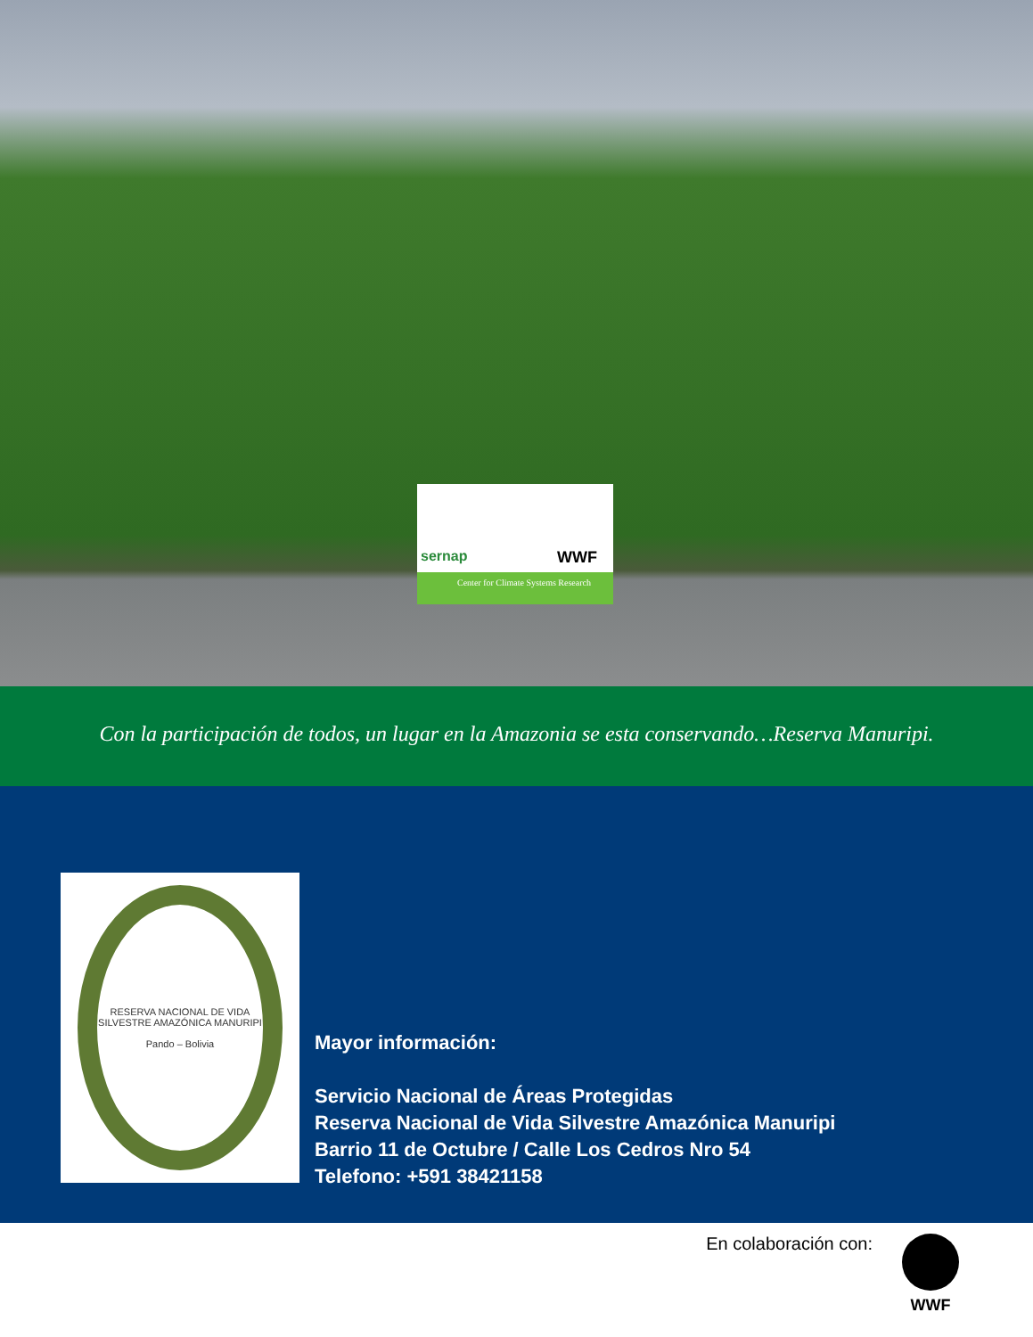sernap WWF
Center for Climate Systems Research
Con la participación de todos, un lugar en la Amazonia se esta conservando…Reserva Manuripi.
RESERVA NACIONAL DE VIDA SILVESTRE AMAZÓNICA MANURIPI
Pando – Bolivia
Mayor información:
Servicio Nacional de Áreas Protegidas
Reserva Nacional de Vida Silvestre Amazónica Manuripi
Barrio 11 de Octubre / Calle Los Cedros Nro 54
Telefono: +591 38421158
En colaboración con: WWF